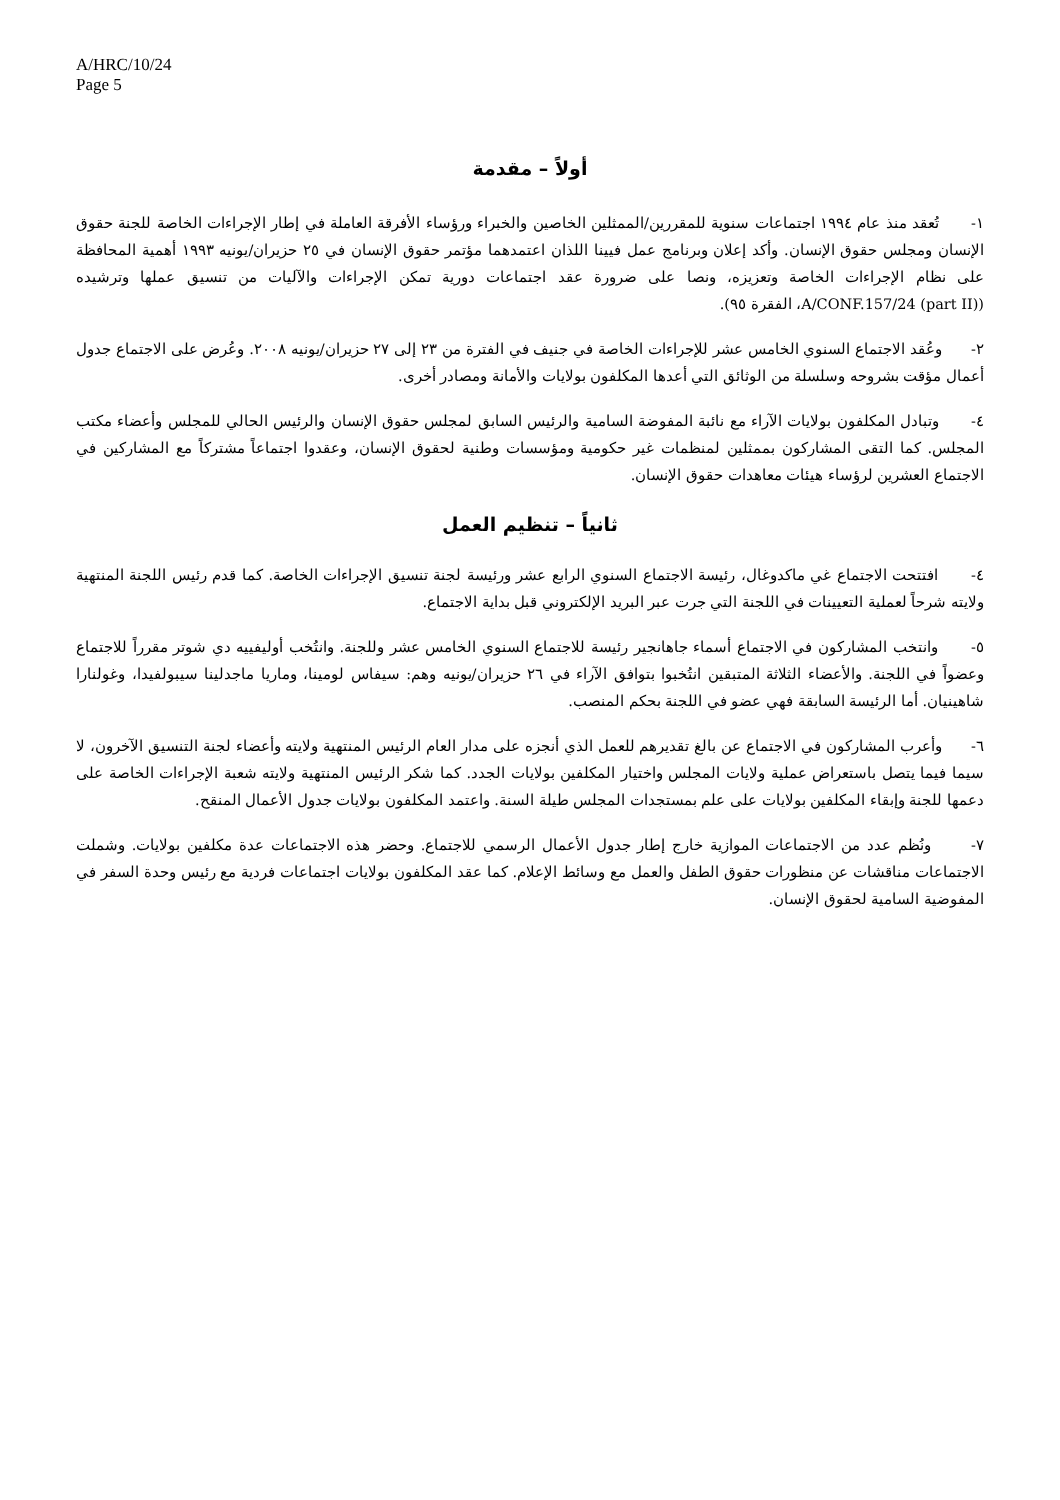A/HRC/10/24
Page 5
أولاً – مقدمة
١- تُعقد منذ عام ١٩٩٤ اجتماعات سنوية للمقررين/الممثلين الخاصين والخبراء ورؤساء الأفرقة العاملة في إطار الإجراءات الخاصة للجنة حقوق الإنسان ومجلس حقوق الإنسان. وأكد إعلان وبرنامج عمل فيينا اللذان اعتمدهما مؤتمر حقوق الإنسان في ٢٥ حزيران/يونيه ١٩٩٣ أهمية المحافظة على نظام الإجراءات الخاصة وتعزيزه، ونصا على ضرورة عقد اجتماعات دورية تمكن الإجراءات والآليات من تنسيق عملها وترشيده (A/CONF.157/24 (part II)، الفقرة ٩٥).
٢- وعُقد الاجتماع السنوي الخامس عشر للإجراءات الخاصة في جنيف في الفترة من ٢٣ إلى ٢٧ حزيران/يونيه ٢٠٠٨. وعُرض على الاجتماع جدول أعمال مؤقت بشروحه وسلسلة من الوثائق التي أعدها المكلفون بولايات والأمانة ومصادر أخرى.
٤- وتبادل المكلفون بولايات الآراء مع نائبة المفوضة السامية والرئيس السابق لمجلس حقوق الإنسان والرئيس الحالي للمجلس وأعضاء مكتب المجلس. كما التقى المشاركون بممثلين لمنظمات غير حكومية ومؤسسات وطنية لحقوق الإنسان، وعقدوا اجتماعاً مشتركاً مع المشاركين في الاجتماع العشرين لرؤساء هيئات معاهدات حقوق الإنسان.
ثانياً – تنظيم العمل
٤- افتتحت الاجتماع غي ماكدوغال، رئيسة الاجتماع السنوي الرابع عشر ورئيسة لجنة تنسيق الإجراءات الخاصة. كما قدم رئيس اللجنة المنتهية ولايته شرحاً لعملية التعيينات في اللجنة التي جرت عبر البريد الإلكتروني قبل بداية الاجتماع.
٥- وانتخب المشاركون في الاجتماع أسماء جاهانجير رئيسة للاجتماع السنوي الخامس عشر وللجنة. وانتُخب أوليفييه دي شوتر مقرراً للاجتماع وعضواً في اللجنة. والأعضاء الثلاثة المتبقين انتُخبوا بتوافق الآراء في ٢٦ حزيران/يونيه وهم: سيفاس لومينا، وماريا ماجدلينا سيبولفيدا، وغولنارا شاهينيان. أما الرئيسة السابقة فهي عضو في اللجنة بحكم المنصب.
٦- وأعرب المشاركون في الاجتماع عن بالغ تقديرهم للعمل الذي أنجزه على مدار العام الرئيس المنتهية ولايته وأعضاء لجنة التنسيق الآخرون، لا سيما فيما يتصل باستعراض عملية ولايات المجلس واختيار المكلفين بولايات الجدد. كما شكر الرئيس المنتهية ولايته شعبة الإجراءات الخاصة على دعمها للجنة وإبقاء المكلفين بولايات على علم بمستجدات المجلس طيلة السنة. واعتمد المكلفون بولايات جدول الأعمال المنقح.
٧- ونُظم عدد من الاجتماعات الموازية خارج إطار جدول الأعمال الرسمي للاجتماع. وحضر هذه الاجتماعات عدة مكلفين بولايات. وشملت الاجتماعات مناقشات عن منظورات حقوق الطفل والعمل مع وسائط الإعلام. كما عقد المكلفون بولايات اجتماعات فردية مع رئيس وحدة السفر في المفوضية السامية لحقوق الإنسان.